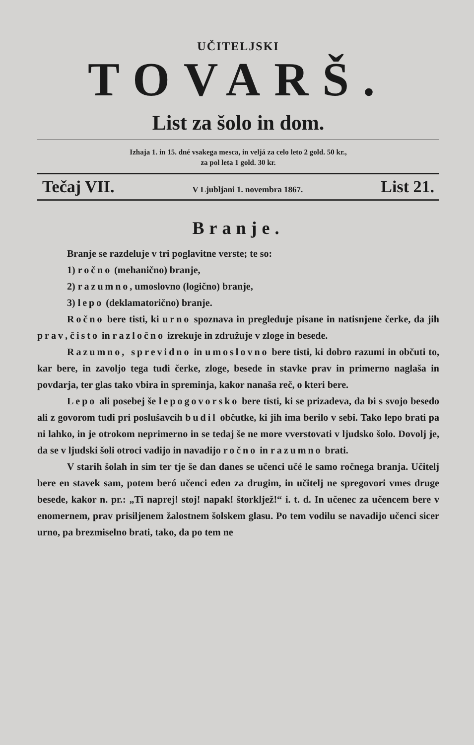UČITELJSKI
TOVARŠ.
List za šolo in dom.
Izhaja 1. in 15. dné vsakega mesca, in veljá za celo leto 2 gold. 50 kr.,
za pol leta 1 gold. 30 kr.
Tečaj VII. V Ljubljani 1. novembra 1867. List 21.
Branje.
Branje se razdeluje v tri poglavitne verste; te so:
1) ročno (mehanično) branje,
2) razumno, umoslovno (logično) branje,
3) lepo (deklamatorično) branje.
Ročno bere tisti, ki urno spoznava in pregleduje pisane in natisnjene čerke, da jih prav, čisto in razločno izrekuje in združuje v zloge in besede.
Razumno, sprevidno in umoslovno bere tisti, ki dobro razumi in občuti to, kar bere, in zavoljo tega tudi čerke, zloge, besede in stavke prav in primerno naglaša in povdarja, ter glas tako vbira in spreminja, kakor nanaša reč, o kteri bere.
Lepo ali posebej še lepogovorsko bere tisti, ki se prizadeva, da bi s svojo besedo ali z govorom tudi pri poslušavcih budil občutke, ki jih ima berilo v sebi. Tako lepo brati pa ni lahko, in je otrokom neprimerno in se tedaj še ne more vverstovati v ljudsko šolo. Dovolj je, da se v ljudski šoli otroci vadijo in navadijo ročno in razumno brati.
V starih šolah in sim ter tje še dan danes se učenci učé le samo ročnega branja. Učitelj bere en stavek sam, potem beró učenci eden za drugim, in učitelj ne spregovori vmes druge besede, kakor n. pr.: „Ti naprej! stoj! napak! štorkljež!“ i. t. d. In učenec za učencem bere v enomernem, prav prisiljenem žalostnem šolskem glasu. Po tem vodilu se navadijo učenci sicer urno, pa brezmiselno brati, tako, da po tem ne